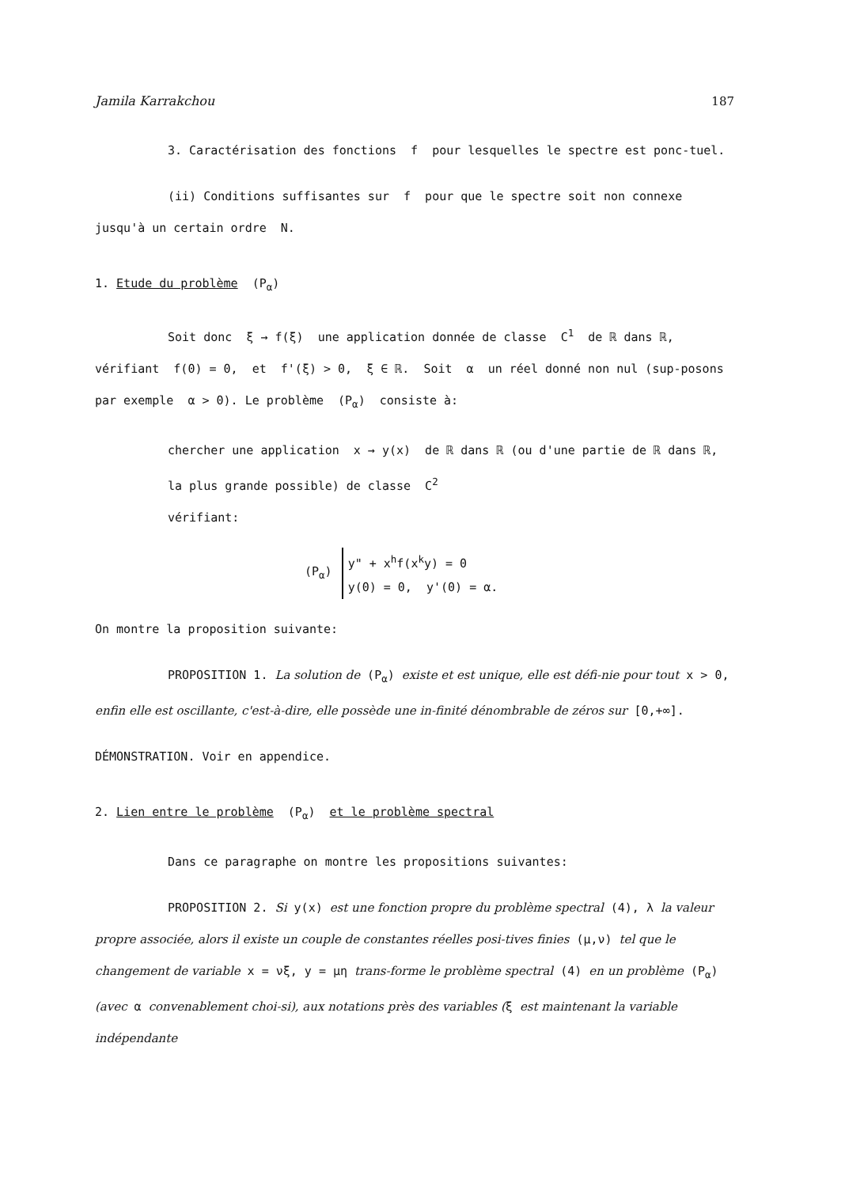Jamila Karrakchou 187
3. Caractérisation des fonctions f pour lesquelles le spectre est ponc-tuel.
(ii) Conditions suffisantes sur f pour que le spectre soit non connexe jusqu'à un certain ordre N.
1. Etude du problème (P<sub>α</sub>)
Soit donc ξ → f(ξ) une application donnée de classe C<sup>1</sup> de ℝ dans ℝ, vérifiant f(0) = 0, et f'(ξ) > 0, ξ ∈ ℝ. Soit α un réel donné non nul (sup-posons par exemple α > 0). Le problème (P<sub>α</sub>) consiste à:
chercher une application x → y(x) de ℝ dans ℝ (ou d'une partie de ℝ dans ℝ, la plus grande possible) de classe C<sup>2</sup>
vérifiant:
(P<sub>α</sub>)
y" + x<sup>h</sup>f(x<sup>k</sup>y) = 0
y(0) = 0, y'(0) = α.
On montre la proposition suivante:
PROPOSITION 1. La solution de (P<sub>α</sub>) existe et est unique, elle est défi-nie pour tout x > 0, enfin elle est oscillante, c'est-à-dire, elle possède une in-finité dénombrable de zéros sur [0,+∞].
DÉMONSTRATION. Voir en appendice.
2. Lien entre le problème (P<sub>α</sub>) et le problème spectral
Dans ce paragraphe on montre les propositions suivantes:
PROPOSITION 2. Si y(x) est une fonction propre du problème spectral (4), λ la valeur propre associée, alors il existe un couple de constantes réelles posi-tives finies (μ,ν) tel que le changement de variable x = νξ, y = μη trans-forme le problème spectral (4) en un problème (P<sub>α</sub>) (avec α convenablement choi-si), aux notations près des variables (ξ est maintenant la variable indépendante